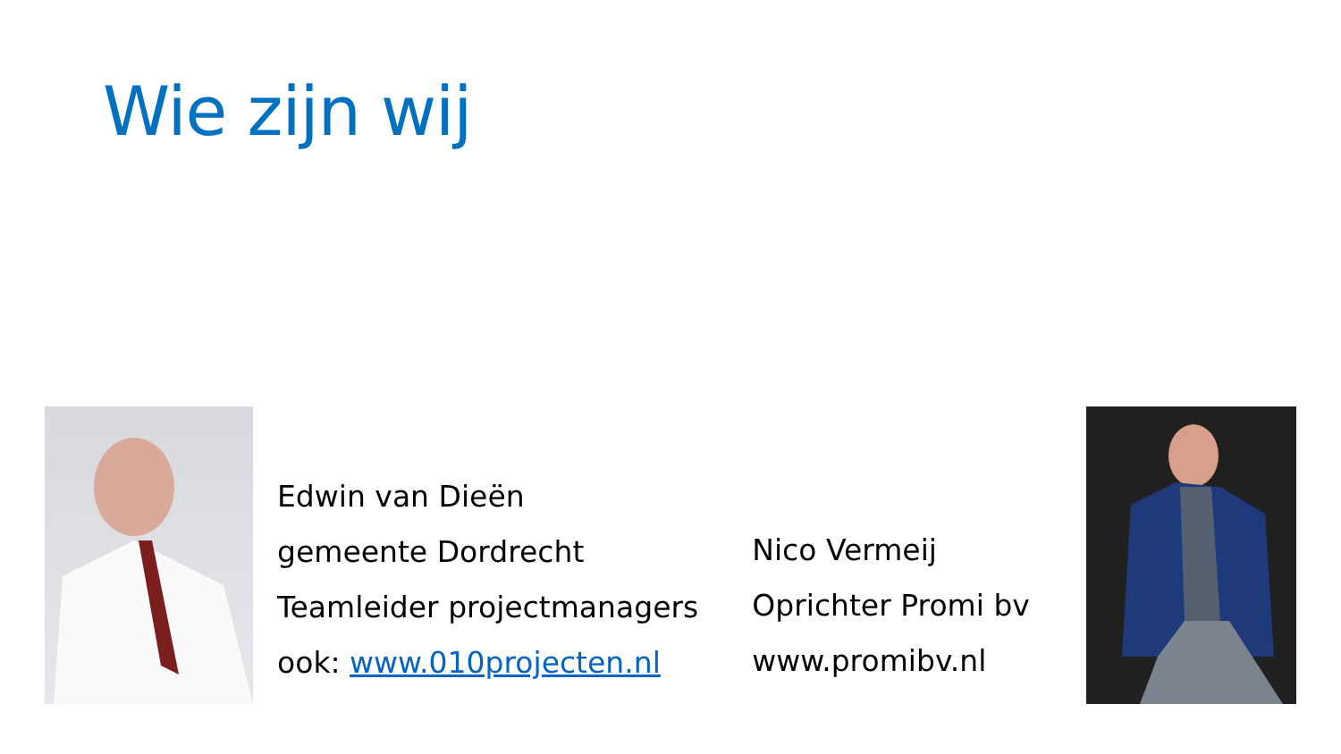Wie zijn wij
Edwin van Dieën
gemeente Dordrecht
Teamleider projectmanagers
ook: www.010projecten.nl
Nico Vermeij
Oprichter Promi bv
www.promibv.nl